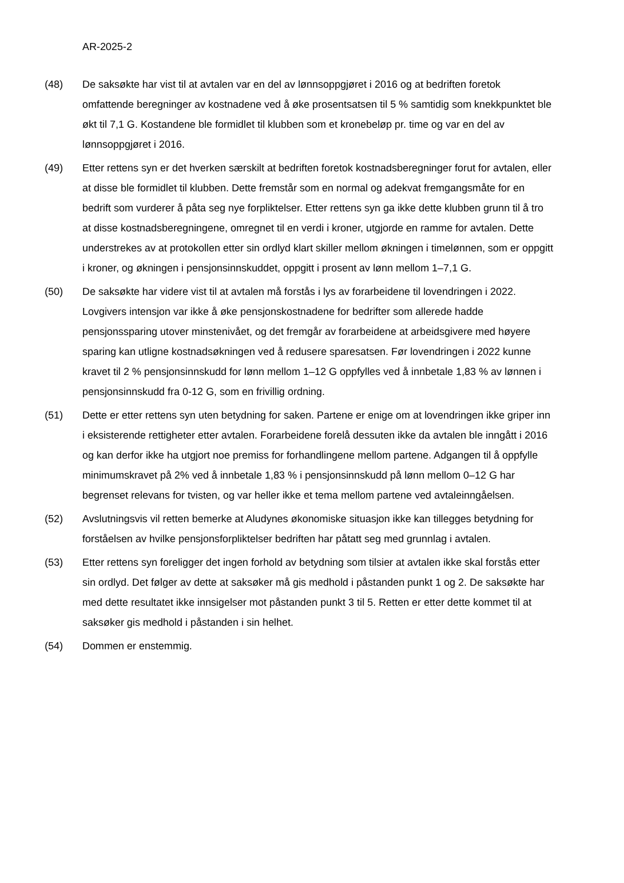AR-2025-2
(48) De saksøkte har vist til at avtalen var en del av lønnsoppgjøret i 2016 og at bedriften foretok omfattende beregninger av kostnadene ved å øke prosentsatsen til 5 % samtidig som knekkpunktet ble økt til 7,1 G. Kostandene ble formidlet til klubben som et kronebeløp pr. time og var en del av lønnsoppgjøret i 2016.
(49) Etter rettens syn er det hverken særskilt at bedriften foretok kostnadsberegninger forut for avtalen, eller at disse ble formidlet til klubben. Dette fremstår som en normal og adekvat fremgangsmåte for en bedrift som vurderer å påta seg nye forpliktelser. Etter rettens syn ga ikke dette klubben grunn til å tro at disse kostnadsberegningene, omregnet til en verdi i kroner, utgjorde en ramme for avtalen. Dette understrekes av at protokollen etter sin ordlyd klart skiller mellom økningen i timelønnen, som er oppgitt i kroner, og økningen i pensjonsinnskuddet, oppgitt i prosent av lønn mellom 1–7,1 G.
(50) De saksøkte har videre vist til at avtalen må forstås i lys av forarbeidene til lovendringen i 2022. Lovgivers intensjon var ikke å øke pensjonskostnadene for bedrifter som allerede hadde pensjonssparing utover minstenivået, og det fremgår av forarbeidene at arbeidsgivere med høyere sparing kan utligne kostnadsøkningen ved å redusere sparesatsen. Før lovendringen i 2022 kunne kravet til 2 % pensjonsinnskudd for lønn mellom 1–12 G oppfylles ved å innbetale 1,83 % av lønnen i pensjonsinnskudd fra 0-12 G, som en frivillig ordning.
(51) Dette er etter rettens syn uten betydning for saken. Partene er enige om at lovendringen ikke griper inn i eksisterende rettigheter etter avtalen. Forarbeidene forelå dessuten ikke da avtalen ble inngått i 2016 og kan derfor ikke ha utgjort noe premiss for forhandlingene mellom partene. Adgangen til å oppfylle minimumskravet på 2% ved å innbetale 1,83 % i pensjonsinnskudd på lønn mellom 0–12 G har begrenset relevans for tvisten, og var heller ikke et tema mellom partene ved avtaleinngåelsen.
(52) Avslutningsvis vil retten bemerke at Aludynes økonomiske situasjon ikke kan tillegges betydning for forståelsen av hvilke pensjonsforpliktelser bedriften har påtatt seg med grunnlag i avtalen.
(53) Etter rettens syn foreligger det ingen forhold av betydning som tilsier at avtalen ikke skal forstås etter sin ordlyd. Det følger av dette at saksøker må gis medhold i påstanden punkt 1 og 2. De saksøkte har med dette resultatet ikke innsigelser mot påstanden punkt 3 til 5. Retten er etter dette kommet til at saksøker gis medhold i påstanden i sin helhet.
(54) Dommen er enstemmig.